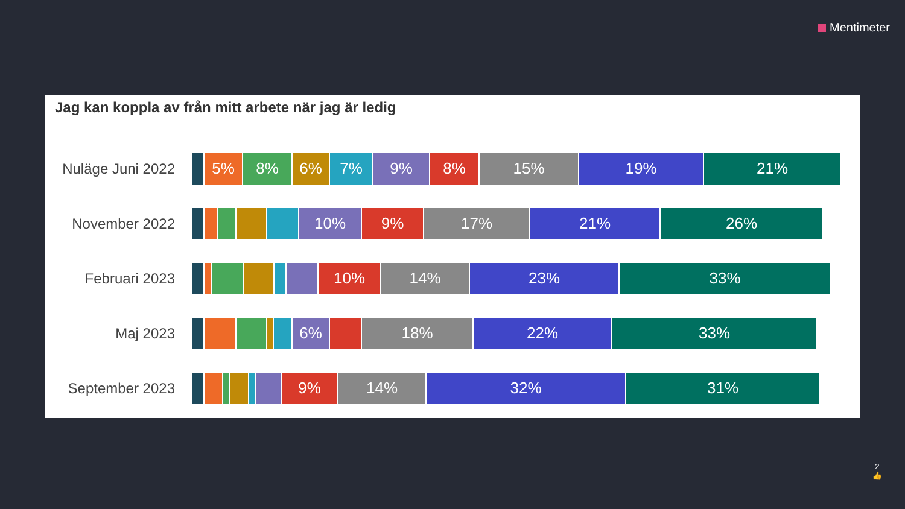Mentimeter
Jag kan koppla av från mitt arbete när jag är ledig
Nuläge Juni 2022
5% 8% 6% 7% 9% 8% 15% 19% 21%
November 2022
10% 9% 17% 21% 26%
Februari 2023
10% 14% 23% 33%
Maj 2023
6% 18% 22% 33%
September 2023
9% 14% 32% 31%
2
👍